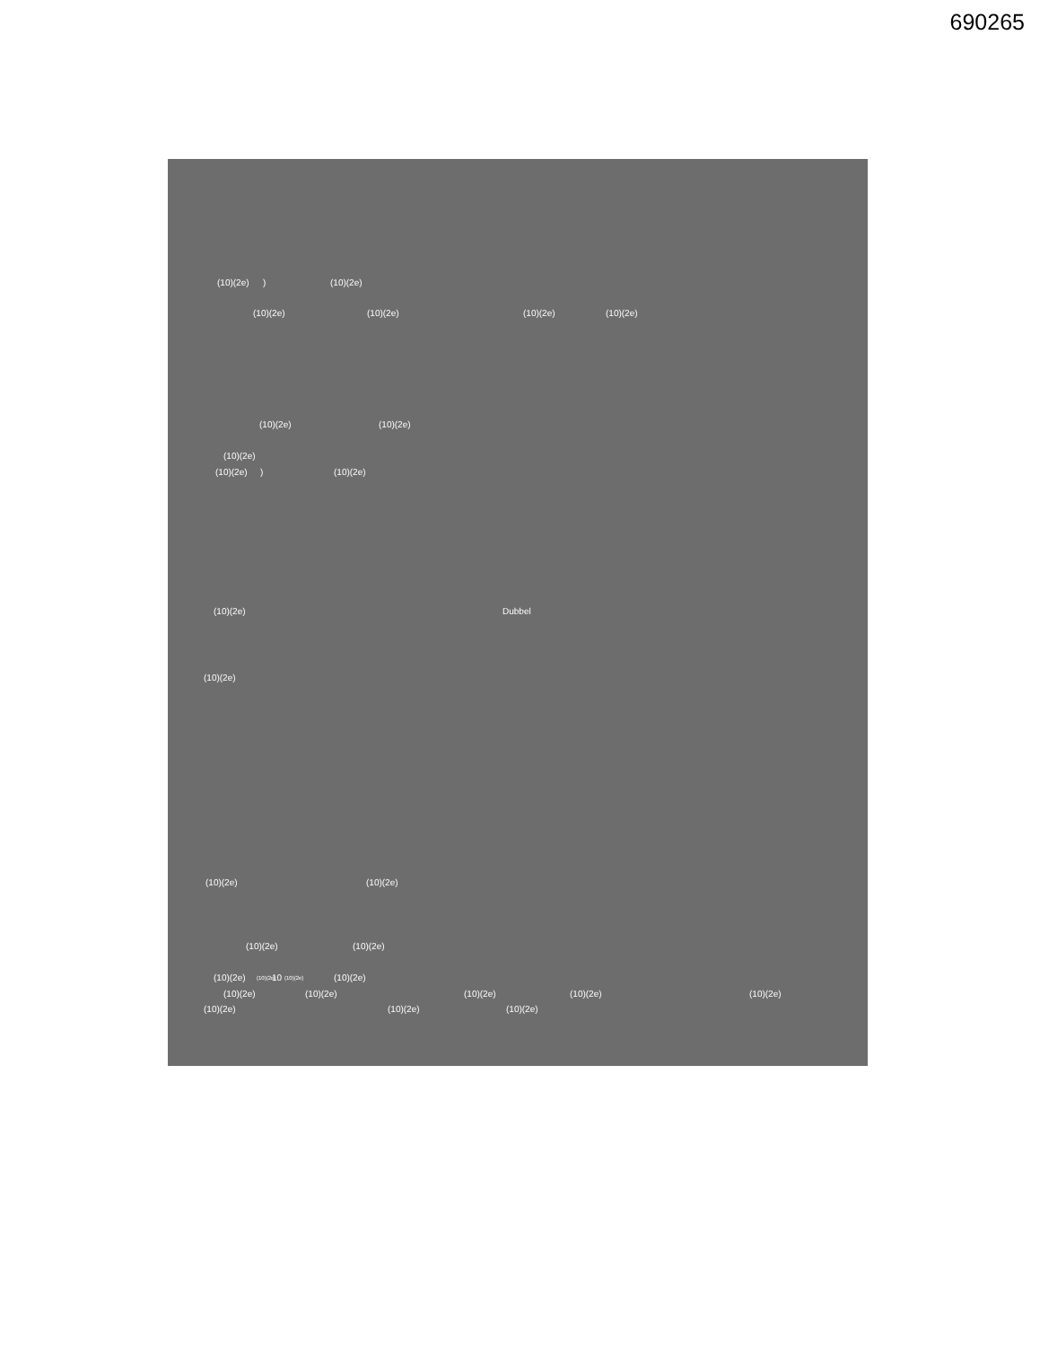690265
(10)(2e)
)
(10)(2e)
(10)(2e)
(10)(2e)
(10)(2e)
(10)(2e)
(10)(2e)
(10)(2e)
(10)(2e)
(10)(2e)
)
(10)(2e)
(10)(2e)
Dubbel
(10)(2e)
(10)(2e)
(10)(2e)
(10)(2e)
(10)(2e)
(10)(2e)
(10)(2e)
10
(10)(2e)
(10)(2e)
(10)(2e)
(10)(2e)
(10)(2e)
(10)(2e)
(10)(2e)
(10)(2e)
(10)(2e)
(10)(2e)